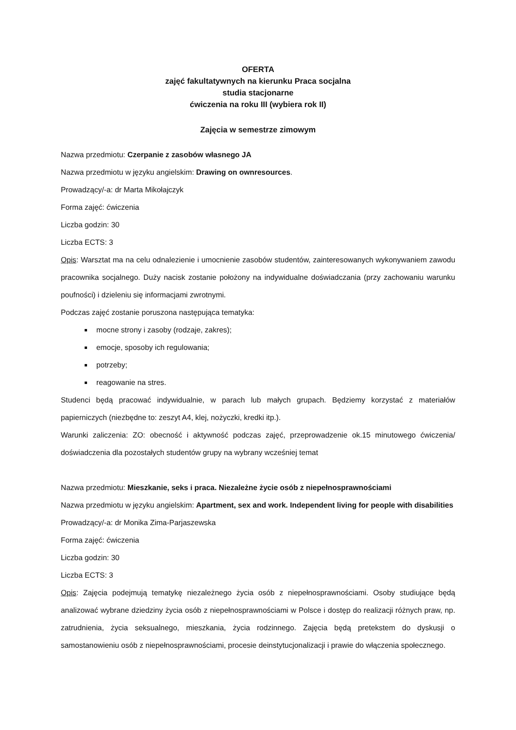OFERTA
zajęć fakultatywnych na kierunku Praca socjalna
studia stacjonarne
ćwiczenia na roku III (wybiera rok II)
Zajęcia w semestrze zimowym
Nazwa przedmiotu: Czerpanie z zasobów własnego JA
Nazwa przedmiotu w języku angielskim: Drawing on ownresources.
Prowadzący/-a: dr Marta Mikołajczyk
Forma zajęć: ćwiczenia
Liczba godzin: 30
Liczba ECTS: 3
Opis: Warsztat ma na celu odnalezienie i umocnienie zasobów studentów, zainteresowanych wykonywaniem zawodu pracownika socjalnego. Duży nacisk zostanie położony na indywidualne doświadczania (przy zachowaniu warunku poufności) i dzieleniu się informacjami zwrotnymi.
Podczas zajęć zostanie poruszona następująca tematyka:
mocne strony i zasoby (rodzaje, zakres);
emocje, sposoby ich regulowania;
potrzeby;
reagowanie na stres.
Studenci będą pracować indywidualnie, w parach lub małych grupach. Będziemy korzystać z materiałów papierniczych (niezbędne to: zeszyt A4, klej, nożyczki, kredki itp.).
Warunki zaliczenia: ZO: obecność i aktywność podczas zajęć, przeprowadzenie ok.15 minutowego ćwiczenia/ doświadczenia dla pozostałych studentów grupy na wybrany wcześniej temat
Nazwa przedmiotu: Mieszkanie, seks i praca. Niezależne życie osób z niepełnosprawnościami
Nazwa przedmiotu w języku angielskim: Apartment, sex and work. Independent living for people with disabilities
Prowadzący/-a: dr Monika Zima-Parjaszewska
Forma zajęć: ćwiczenia
Liczba godzin: 30
Liczba ECTS: 3
Opis: Zajęcia podejmują tematykę niezależnego życia osób z niepełnosprawnościami. Osoby studiujące będą analizować wybrane dziedziny życia osób z niepełnosprawnościami w Polsce i dostęp do realizacji różnych praw, np. zatrudnienia, życia seksualnego, mieszkania, życia rodzinnego. Zajęcia będą pretekstem do dyskusji o samostanowieniu osób z niepełnosprawnościami, procesie deinstytucjonalizacji i prawie do włączenia społecznego.